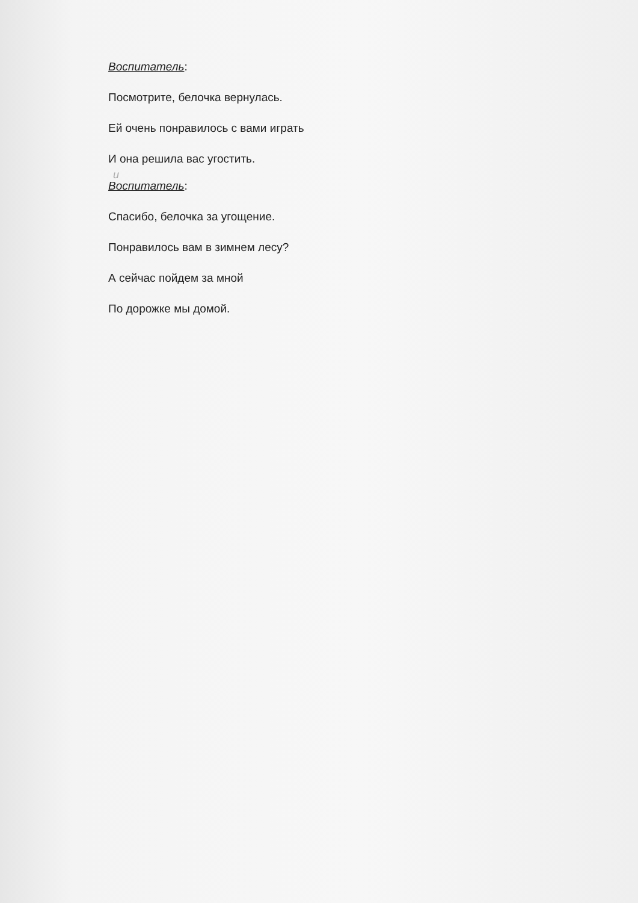Воспитатель:
Посмотрите, белочка вернулась.
Ей очень понравилось с вами играть
И она решила вас угостить.
и
Воспитатель:
Спасибо, белочка за угощение.
Понравилось вам в зимнем лесу?
А сейчас пойдем за мной
По дорожке мы домой.